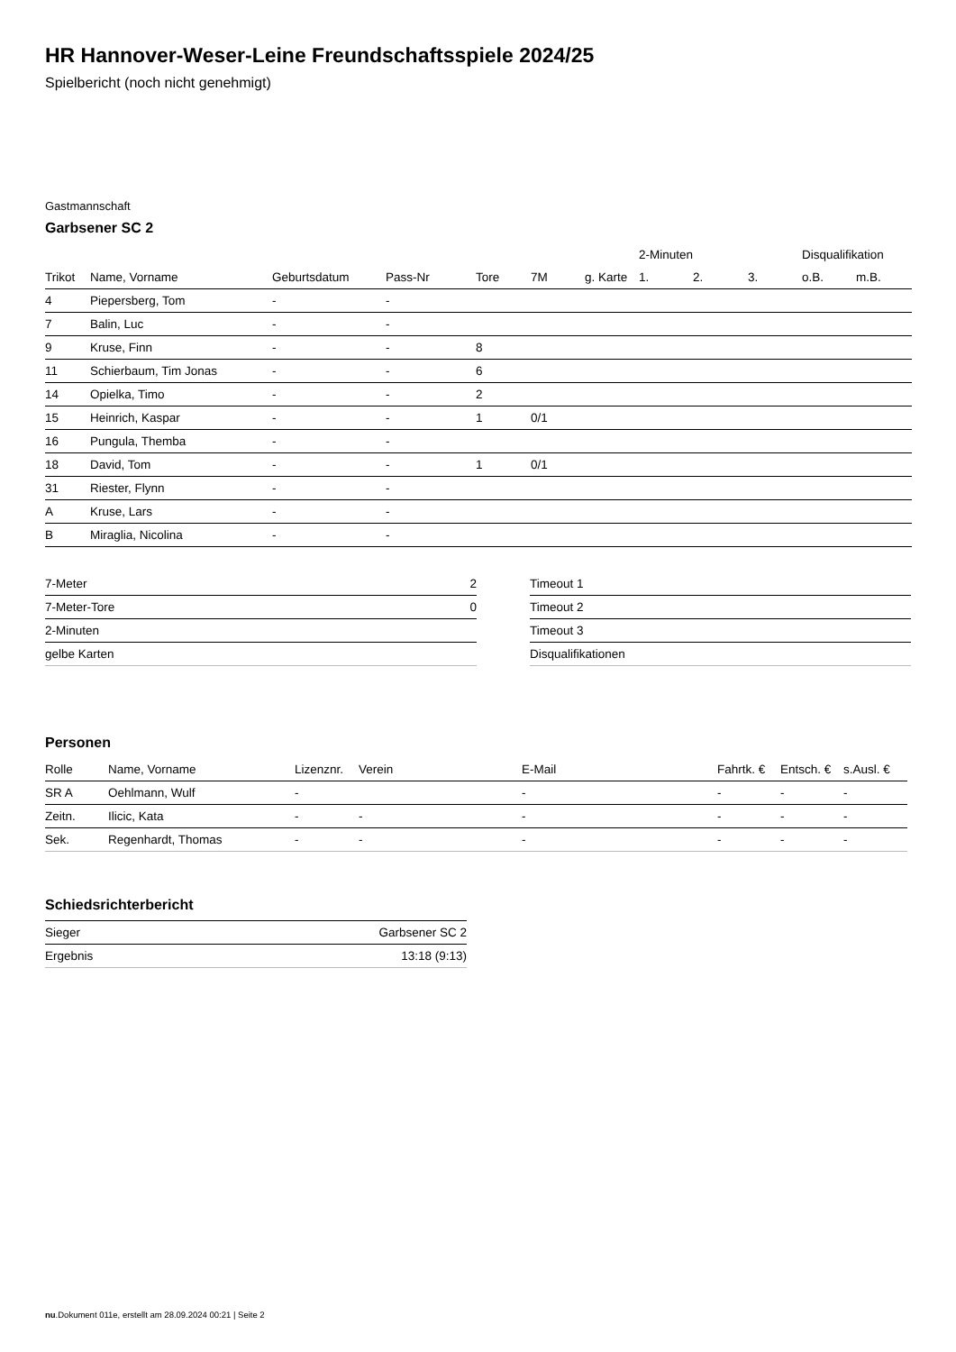HR Hannover-Weser-Leine Freundschaftsspiele 2024/25
Spielbericht (noch nicht genehmigt)
Gastmannschaft
Garbsener SC 2
| | | | | | | | 2-Minuten | | | Disqualifikation | |
| --- | --- | --- | --- | --- | --- | --- | --- | --- | --- | --- | --- |
| Trikot | Name, Vorname | Geburtsdatum | Pass-Nr | Tore | 7M | g. Karte | 1. | 2. | 3. | o.B. | m.B. |
| 4 | Piepersberg, Tom | - | - | | | | | | | | |
| 7 | Balin, Luc | - | - | | | | | | | | |
| 9 | Kruse, Finn | - | - | 8 | | | | | | | |
| 11 | Schierbaum, Tim Jonas | - | - | 6 | | | | | | | |
| 14 | Opielka, Timo | - | - | 2 | | | | | | | |
| 15 | Heinrich, Kaspar | - | - | 1 | 0/1 | | | | | | |
| 16 | Pungula, Themba | - | - | | | | | | | | |
| 18 | David, Tom | - | - | 1 | 0/1 | | | | | | |
| 31 | Riester, Flynn | - | - | | | | | | | | |
| A | Kruse, Lars | - | - | | | | | | | | |
| B | Miraglia, Nicolina | - | - | | | | | | | | |
| 7-Meter | 2 |
| 7-Meter-Tore | 0 |
| 2-Minuten | |
| gelbe Karten | |
| Timeout 1 |
| Timeout 2 |
| Timeout 3 |
| Disqualifikationen |
Personen
| Rolle | Name, Vorname | Lizenznr. | Verein | E-Mail | Fahrtk. € | Entsch. € | s.Ausl. € |
| --- | --- | --- | --- | --- | --- | --- | --- |
| SR A | Oehlmann, Wulf | - | | - | - | - | - |
| Zeitn. | Ilicic, Kata | - | - | - | - | - | - |
| Sek. | Regenhardt, Thomas | - | - | - | - | - | - |
Schiedsrichterbericht
| Sieger | Garbsener SC 2 |
| Ergebnis | 13:18 (9:13) |
nu.Dokument 011e, erstellt am 28.09.2024 00:21 | Seite 2